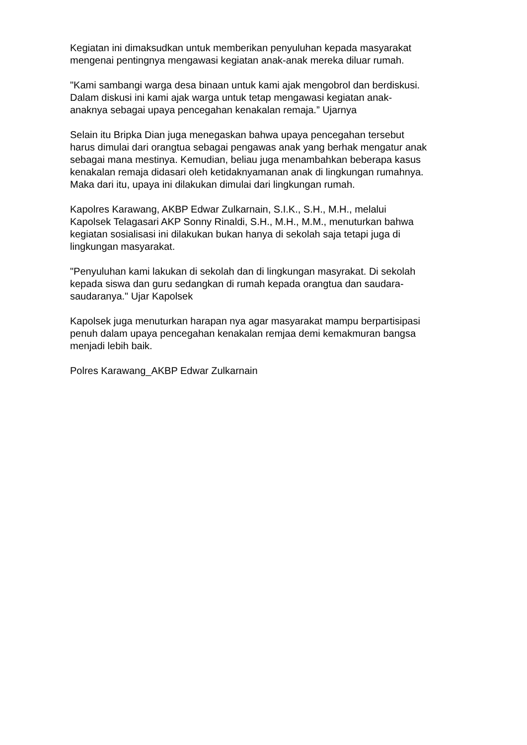Kegiatan ini dimaksudkan untuk memberikan penyuluhan kepada masyarakat
mengenai pentingnya mengawasi kegiatan anak-anak mereka diluar rumah.
"Kami sambangi warga desa binaan untuk kami ajak mengobrol dan berdiskusi.
Dalam diskusi ini kami ajak warga untuk tetap mengawasi kegiatan anak-
anaknya sebagai upaya pencegahan kenakalan remaja.” Ujarnya
Selain itu Bripka Dian juga menegaskan bahwa upaya pencegahan tersebut
harus dimulai dari orangtua sebagai pengawas anak yang berhak mengatur anak
sebagai mana mestinya. Kemudian, beliau juga menambahkan beberapa kasus
kenakalan remaja didasari oleh ketidaknyamanan anak di lingkungan rumahnya.
Maka dari itu, upaya ini dilakukan dimulai dari lingkungan rumah.
Kapolres Karawang, AKBP Edwar Zulkarnain, S.I.K., S.H., M.H., melalui
Kapolsek Telagasari AKP Sonny Rinaldi, S.H., M.H., M.M., menuturkan bahwa
kegiatan sosialisasi ini dilakukan bukan hanya di sekolah saja tetapi juga di
lingkungan masyarakat.
"Penyuluhan kami lakukan di sekolah dan di lingkungan masyrakat. Di sekolah
kepada siswa dan guru sedangkan di rumah kepada orangtua dan saudara-
saudaranya." Ujar Kapolsek
Kapolsek juga menuturkan harapan nya agar masyarakat mampu berpartisipasi
penuh dalam upaya pencegahan kenakalan remjaa demi kemakmuran bangsa
menjadi lebih baik.
Polres Karawang_AKBP Edwar Zulkarnain